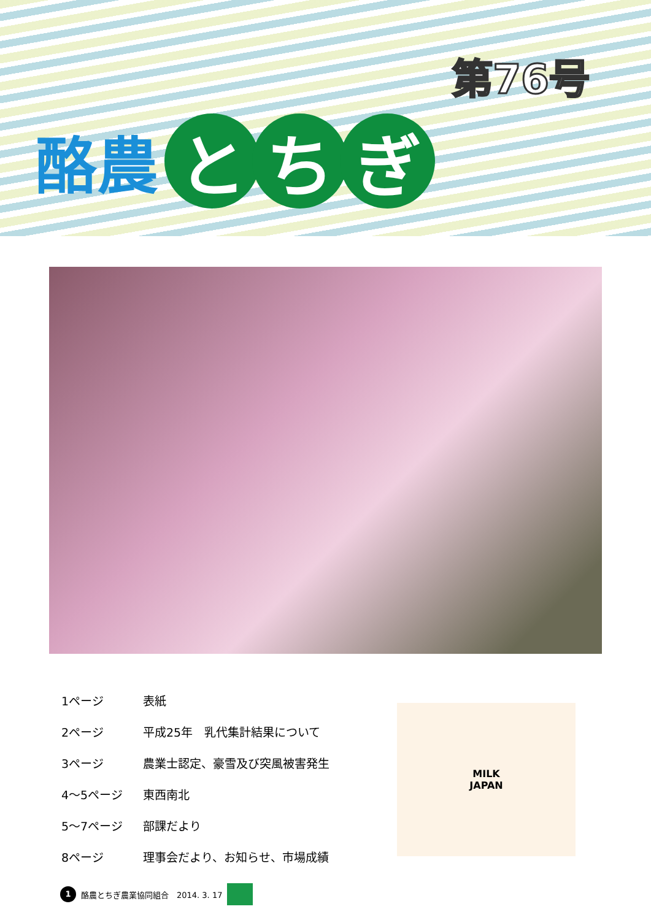第76号
酪農 と ち ぎ
| 1ページ | 表紙 |
| 2ページ | 平成25年 乳代集計結果について |
| 3ページ | 農業士認定、豪雪及び突風被害発生 |
| 4～5ページ | 東西南北 |
| 5～7ページ | 部課だより |
| 8ページ | 理事会だより、お知らせ、市場成績 |
MILK
JAPAN
1 酪農とちぎ農業協同組合　2014. 3. 17